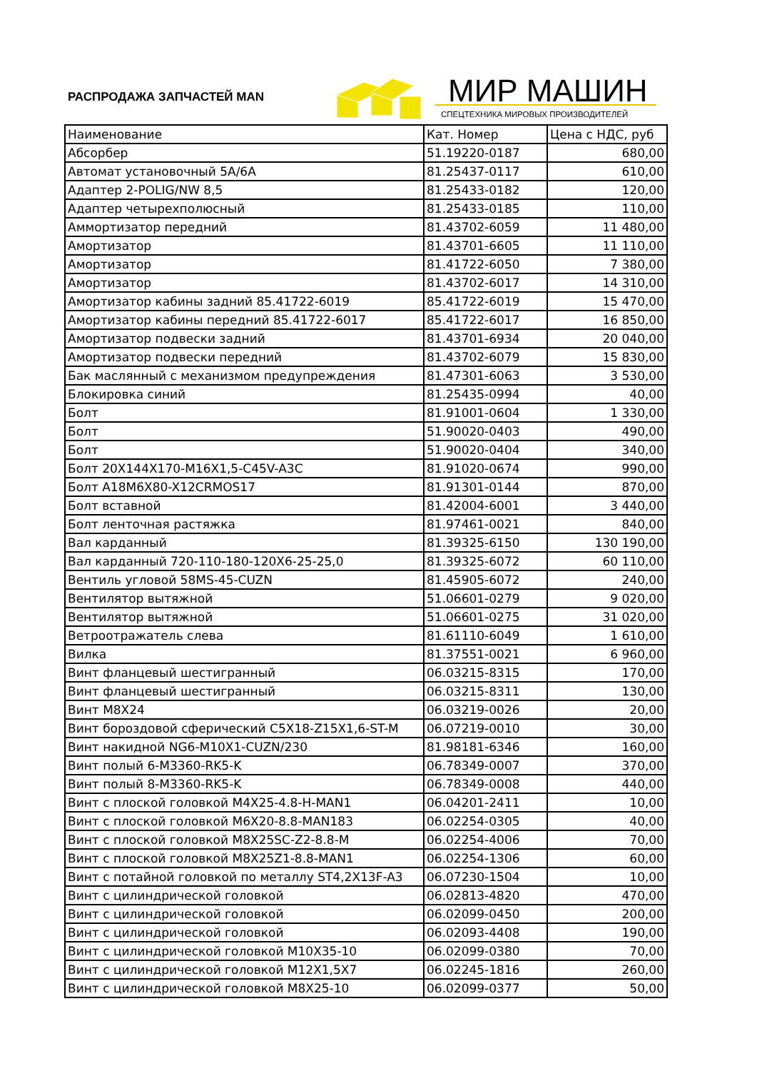РАСПРОДАЖА ЗАПЧАСТЕЙ MAN МИР МАШИН
СПЕЦТЕХНИКА МИРОВЫХ ПРОИЗВОДИТЕЛЕЙ
| Наименование | Кат. Номер | Цена с НДС, руб |
| --- | --- | --- |
| Абсорбер | 51.19220-0187 | 680,00 |
| Автомат установочный 5А/6А | 81.25437-0117 | 610,00 |
| Адаптер 2-POLIG/NW 8,5 | 81.25433-0182 | 120,00 |
| Адаптер четырехполюсный | 81.25433-0185 | 110,00 |
| Аммортизатор передний | 81.43702-6059 | 11 480,00 |
| Амортизатор | 81.43701-6605 | 11 110,00 |
| Амортизатор | 81.41722-6050 | 7 380,00 |
| Амортизатор | 81.43702-6017 | 14 310,00 |
| Амортизатор кабины задний 85.41722-6019 | 85.41722-6019 | 15 470,00 |
| Амортизатор кабины передний 85.41722-6017 | 85.41722-6017 | 16 850,00 |
| Амортизатор подвески задний | 81.43701-6934 | 20 040,00 |
| Амортизатор подвески передний | 81.43702-6079 | 15 830,00 |
| Бак маслянный с механизмом предупреждения | 81.47301-6063 | 3 530,00 |
| Блокировка синий | 81.25435-0994 | 40,00 |
| Болт | 81.91001-0604 | 1 330,00 |
| Болт | 51.90020-0403 | 490,00 |
| Болт | 51.90020-0404 | 340,00 |
| Болт 20X144X170-M16X1,5-C45V-A3C | 81.91020-0674 | 990,00 |
| Болт A18M6X80-X12CRMOS17 | 81.91301-0144 | 870,00 |
| Болт вставной | 81.42004-6001 | 3 440,00 |
| Болт ленточная растяжка | 81.97461-0021 | 840,00 |
| Вал карданный | 81.39325-6150 | 130 190,00 |
| Вал карданный 720-110-180-120X6-25-25,0 | 81.39325-6072 | 60 110,00 |
| Вентиль угловой 58MS-45-CUZN | 81.45905-6072 | 240,00 |
| Вентилятор вытяжной | 51.06601-0279 | 9 020,00 |
| Вентилятор вытяжной | 51.06601-0275 | 31 020,00 |
| Ветроотражатель слева | 81.61110-6049 | 1 610,00 |
| Вилка | 81.37551-0021 | 6 960,00 |
| Винт фланцевый шестигранный | 06.03215-8315 | 170,00 |
| Винт фланцевый шестигранный | 06.03215-8311 | 130,00 |
| Винт M8X24 | 06.03219-0026 | 20,00 |
| Винт бороздовой сферический C5X18-Z15X1,6-ST-M | 06.07219-0010 | 30,00 |
| Винт накидной NG6-M10X1-CUZN/230 | 81.98181-6346 | 160,00 |
| Винт полый 6-M3360-RK5-K | 06.78349-0007 | 370,00 |
| Винт полый 8-M3360-RK5-K | 06.78349-0008 | 440,00 |
| Винт с плоской головкой M4X25-4.8-H-MAN1 | 06.04201-2411 | 10,00 |
| Винт с плоской головкой M6X20-8.8-MAN183 | 06.02254-0305 | 40,00 |
| Винт с плоской головкой M8X25SC-Z2-8.8-M | 06.02254-4006 | 70,00 |
| Винт с плоской головкой M8X25Z1-8.8-MAN1 | 06.02254-1306 | 60,00 |
| Винт с потайной головкой по металлу ST4,2X13F-A3 | 06.07230-1504 | 10,00 |
| Винт с цилиндрической головкой | 06.02813-4820 | 470,00 |
| Винт с цилиндрической головкой | 06.02099-0450 | 200,00 |
| Винт с цилиндрической головкой | 06.02093-4408 | 190,00 |
| Винт с цилиндрической головкой M10X35-10 | 06.02099-0380 | 70,00 |
| Винт с цилиндрической головкой M12X1,5X7 | 06.02245-1816 | 260,00 |
| Винт с цилиндрической головкой M8X25-10 | 06.02099-0377 | 50,00 |